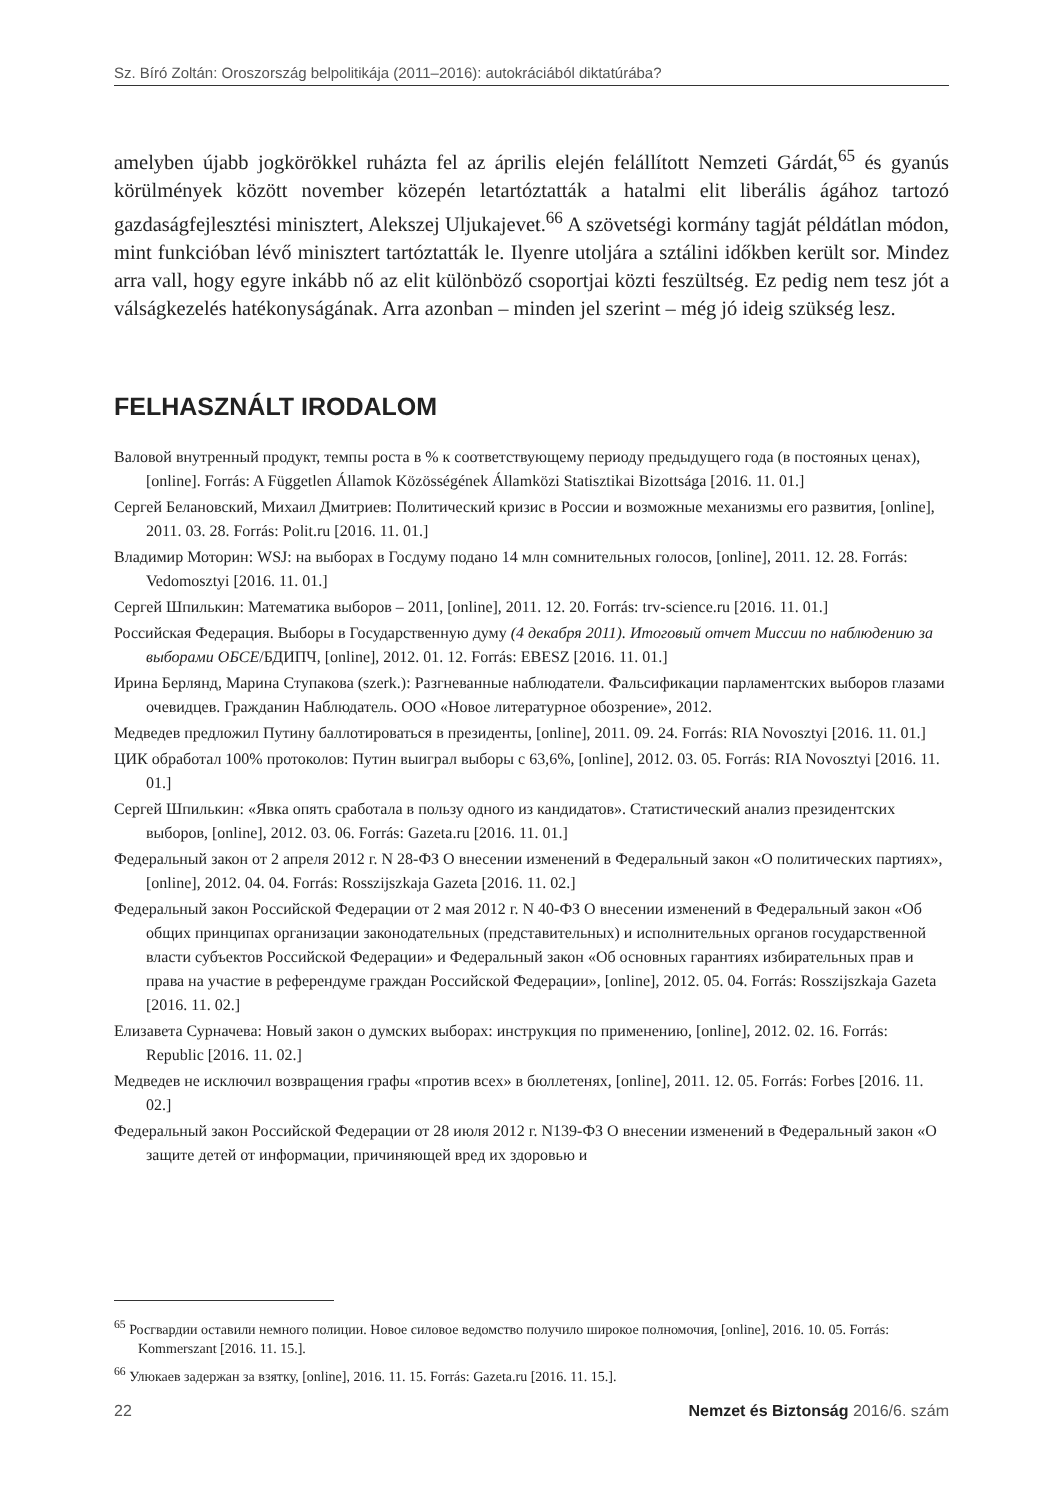Sz. Bíró Zoltán: Oroszország belpolitikája (2011–2016): autokráciából diktatúrába?
amelyben újabb jogkörökkel ruházta fel az április elején felállított Nemzeti Gárdát,<sup>65</sup> és gyanús körülmények között november közepén letartóztatták a hatalmi elit liberális ágához tartozó gazdaságfejlesztési minisztert, Alekszej Uljukajevet.<sup>66</sup> A szövetségi kormány tagját példátlan módon, mint funkcióban lévő minisztert tartóztatták le. Ilyenre utoljára a sztálini időkben került sor. Mindez arra vall, hogy egyre inkább nő az elit különböző csoportjai közti feszültség. Ez pedig nem tesz jót a válságkezelés hatékonyságának. Arra azonban – minden jel szerint – még jó ideig szükség lesz.
FELHASZNÁLT IRODALOM
Валовой внутренный продукт, темпы роста в % к соответствующему периоду предыдущего года (в постояных ценах), [online]. Forrás: A Független Államok Közösségének Államközi Statisztikai Bizottsága [2016. 11. 01.]
Сергей Белановский, Михаил Дмитриев: Политический кризис в России и возможные механизмы его развития, [online], 2011. 03. 28. Forrás: Polit.ru [2016. 11. 01.]
Владимир Моторин: WSJ: на выборах в Госдуму подано 14 млн сомнительных голосов, [online], 2011. 12. 28. Forrás: Vedomosztyi [2016. 11. 01.]
Сергей Шпилькин: Математика выборов – 2011, [online], 2011. 12. 20. Forrás: trv-science.ru [2016. 11. 01.]
Российская Федерация. Выборы в Государственную думу (4 декабря 2011). Итоговый отчет Миссии по наблюдению за выборами ОБСЕ/БДИПЧ, [online], 2012. 01. 12. Forrás: EBESZ [2016. 11. 01.]
Ирина Берлянд, Марина Ступакова (szerk.): Разгневанные наблюдатели. Фальсификации парламентских выборов глазами очевидцев. Гражданин Наблюдатель. ООО «Новое литературное обозрение», 2012.
Медведев предложил Путину баллотироваться в президенты, [online], 2011. 09. 24. Forrás: RIA Novosztyi [2016. 11. 01.]
ЦИК обработал 100% протоколов: Путин выиграл выборы с 63,6%, [online], 2012. 03. 05. Forrás: RIA Novosztyi [2016. 11. 01.]
Сергей Шпилькин: «Явка опять сработала в пользу одного из кандидатов». Статистический анализ президентских выборов, [online], 2012. 03. 06. Forrás: Gazeta.ru [2016. 11. 01.]
Федеральный закон от 2 апреля 2012 г. N 28-ФЗ О внесении изменений в Федеральный закон «О политических партиях», [online], 2012. 04. 04. Forrás: Rosszijszkaja Gazeta [2016. 11. 02.]
Федеральный закон Российской Федерации от 2 мая 2012 г. N 40-ФЗ О внесении изменений в Федеральный закон «Об общих принципах организации законодательных (представительных) и исполнительных органов государственной власти субъектов Российской Федерации» и Федеральный закон «Об основных гарантиях избирательных прав и права на участие в референдуме граждан Российской Федерации», [online], 2012. 05. 04. Forrás: Rosszijszkaja Gazeta [2016. 11. 02.]
Елизавета Сурначева: Новый закон о думских выборах: инструкция по применению, [online], 2012. 02. 16. Forrás: Republic [2016. 11. 02.]
Медведев не исключил возвращения графы «против всех» в бюллетенях, [online], 2011. 12. 05. Forrás: Forbes [2016. 11. 02.]
Федеральный закон Российской Федерации от 28 июля 2012 г. N139-ФЗ О внесении изменений в Федеральный закон «О защите детей от информации, причиняющей вред их здоровью и
<sup>65</sup> Росгвардии оставили немного полиции. Новое силовое ведомство получило широкое полномочия, [online], 2016. 10. 05. Forrás: Kommerszant [2016. 11. 15.].
<sup>66</sup> Улюкаев задержан за взятку, [online], 2016. 11. 15. Forrás: Gazeta.ru [2016. 11. 15.].
22 Nemzet és Biztonság 2016/6. szám